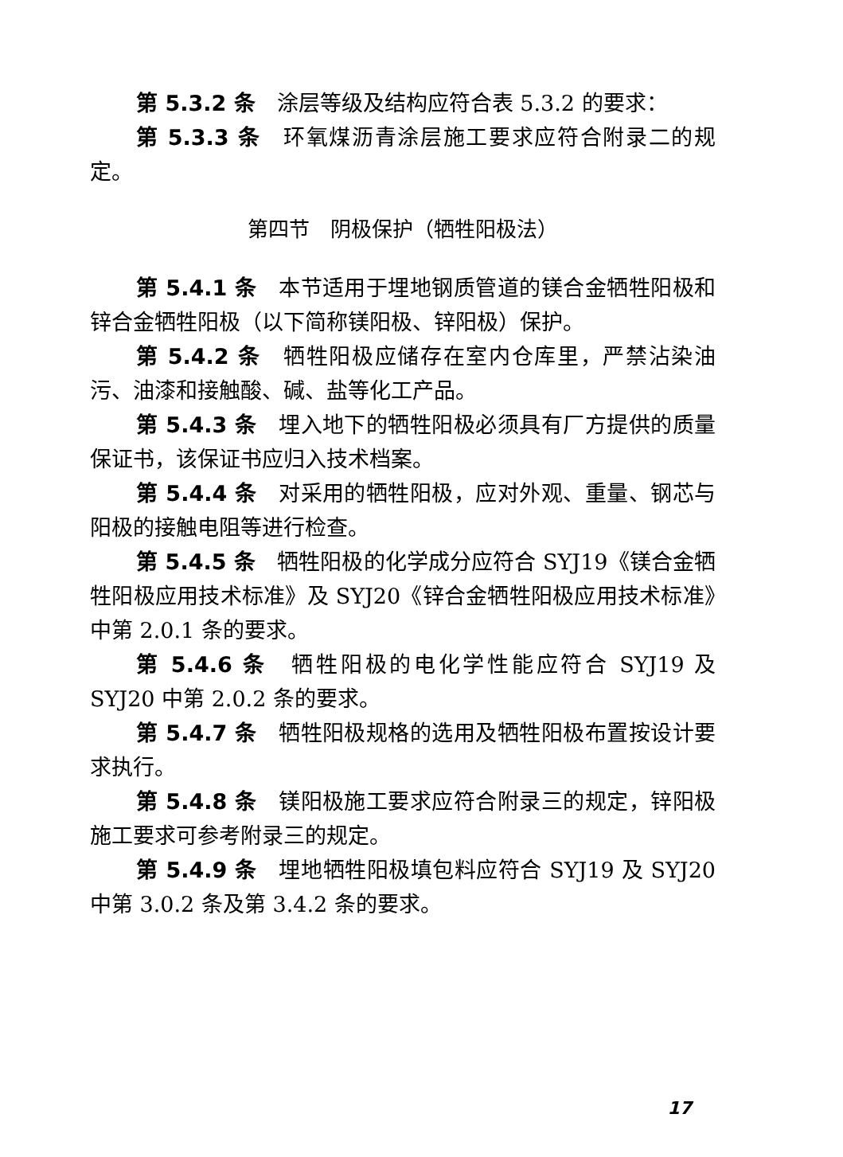第 5.3.2 条　涂层等级及结构应符合表 5.3.2 的要求：
第 5.3.3 条　环氧煤沥青涂层施工要求应符合附录二的规定。
第四节　阴极保护（牺牲阳极法）
第 5.4.1 条　本节适用于埋地钢质管道的镁合金牺牲阳极和锌合金牺牲阳极（以下简称镁阳极、锌阳极）保护。
第 5.4.2 条　牺牲阳极应储存在室内仓库里，严禁沾染油污、油漆和接触酸、碱、盐等化工产品。
第 5.4.3 条　埋入地下的牺牲阳极必须具有厂方提供的质量保证书，该保证书应归入技术档案。
第 5.4.4 条　对采用的牺牲阳极，应对外观、重量、钢芯与阳极的接触电阻等进行检查。
第 5.4.5 条　牺牲阳极的化学成分应符合 SYJ19《镁合金牺牲阳极应用技术标准》及 SYJ20《锌合金牺牲阳极应用技术标准》中第 2.0.1 条的要求。
第 5.4.6 条　牺牲阳极的电化学性能应符合 SYJ19 及 SYJ20 中第 2.0.2 条的要求。
第 5.4.7 条　牺牲阳极规格的选用及牺牲阳极布置按设计要求执行。
第 5.4.8 条　镁阳极施工要求应符合附录三的规定，锌阳极施工要求可参考附录三的规定。
第 5.4.9 条　埋地牺牲阳极填包料应符合 SYJ19 及 SYJ20 中第 3.0.2 条及第 3.4.2 条的要求。
17